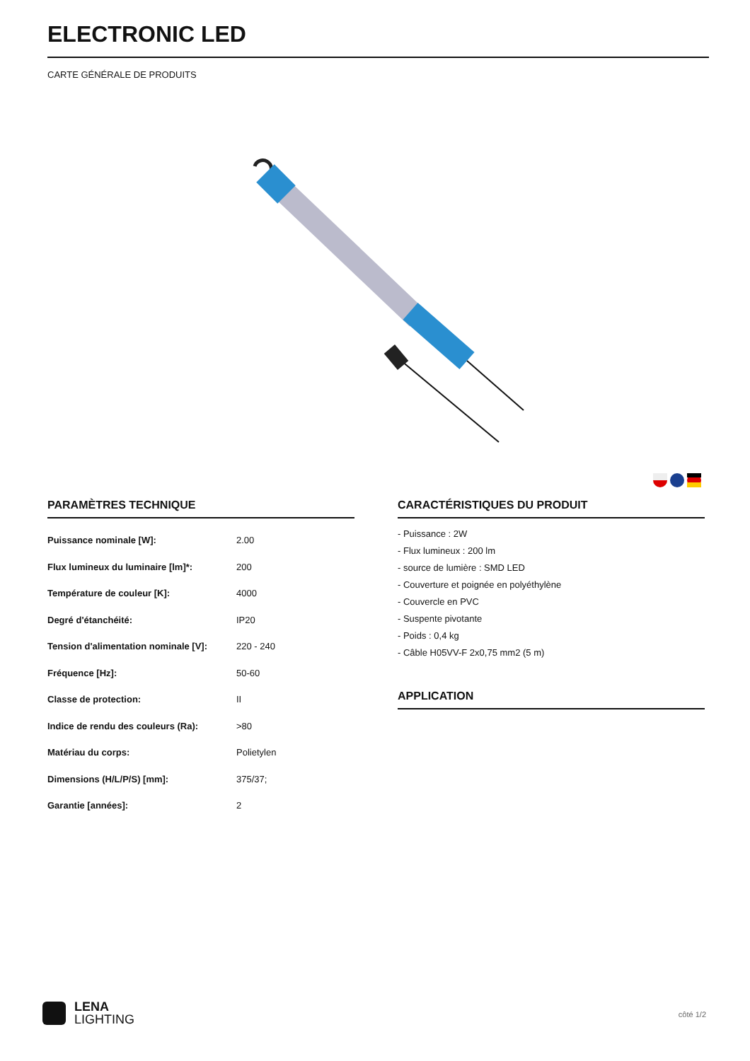ELECTRONIC LED
CARTE GÉNÉRALE DE PRODUITS
PARAMÈTRES TECHNIQUE
| Puissance nominale [W]: | 2.00 |
| Flux lumineux du luminaire [lm]*: | 200 |
| Température de couleur [K]: | 4000 |
| Degré d'étanchéité: | IP20 |
| Tension d'alimentation nominale [V]: | 220 - 240 |
| Fréquence [Hz]: | 50-60 |
| Classe de protection: | II |
| Indice de rendu des couleurs (Ra): | >80 |
| Matériau du corps: | Polietylen |
| Dimensions (H/L/P/S) [mm]: | 375/37; |
| Garantie [années]: | 2 |
CARACTÉRISTIQUES DU PRODUIT
- Puissance : 2W
- Flux lumineux : 200 lm
- source de lumière : SMD LED
- Couverture et poignée en polyéthylène
- Couvercle en PVC
- Suspente pivotante
- Poids : 0,4 kg
- Câble H05VV-F 2x0,75 mm2 (5 m)
APPLICATION
LENA
LIGHTING
côté 1/2